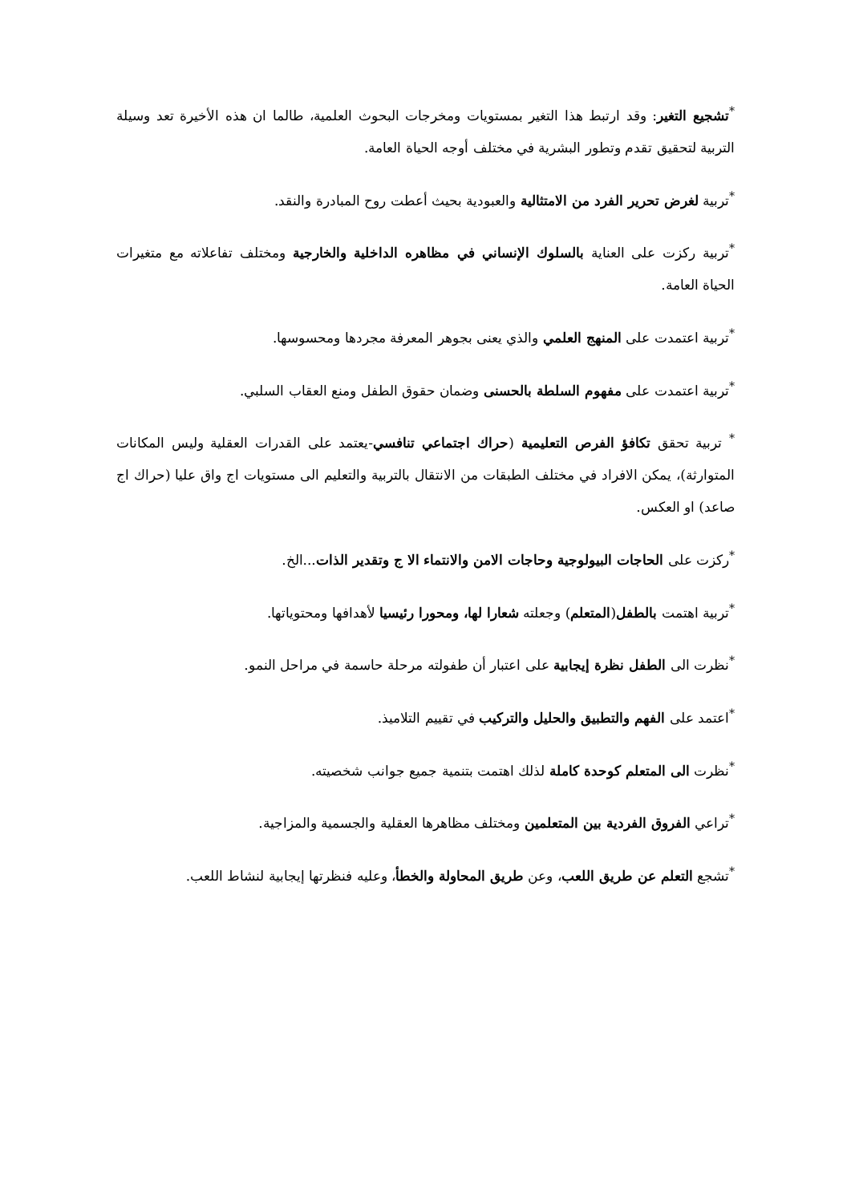<sup>*</sup> تشجيع التغير: وقد ارتبط هذا التغير بمستويات ومخرجات البحوث العلمية، طالما ان هذه الأخيرة تعد وسيلة التربية لتحقيق تقدم وتطور البشرية في مختلف أوجه الحياة العامة.
<sup>*</sup> تربية لغرض تحرير الفرد من الامتثالية والعبودية بحيث أعطت روح المبادرة والنقد.
<sup>*</sup> تربية ركزت على العناية بالسلوك الإنساني في مظاهره الداخلية والخارجية ومختلف تفاعلاته مع متغيرات الحياة العامة.
<sup>*</sup> تربية اعتمدت على المنهج العلمي والذي يعنى بجوهر المعرفة مجردها ومحسوسها.
<sup>*</sup> تربية اعتمدت على مفهوم السلطة بالحسنى وضمان حقوق الطفل ومنع العقاب السلبي.
<sup>*</sup> تربية تحقق تكافؤ الفرص التعليمية (حراك اجتماعي تنافسي-يعتمد على القدرات العقلية وليس المكانات المتوارثة)، يمكن الافراد في مختلف الطبقات من الانتقال بالتربية والتعليم الى مستويات اج واق عليا (حراك اج صاعد) او العكس.
<sup>*</sup> ركزت على الحاجات البيولوجية وحاجات الامن والانتماء الا ج وتقدير الذات...الخ.
<sup>*</sup> تربية اهتمت بالطفل(المتعلم) وجعلته شعارا لها، ومحورا رئيسيا لأهدافها ومحتوياتها.
<sup>*</sup> نظرت الى الطفل نظرة إيجابية على اعتبار أن طفولته مرحلة حاسمة في مراحل النمو.
<sup>*</sup> اعتمد على الفهم والتطبيق والحليل والتركيب في تقييم التلاميذ.
<sup>*</sup> نظرت الى المتعلم كوحدة كاملة لذلك اهتمت بتنمية جميع جوانب شخصيته.
<sup>*</sup> تراعي الفروق الفردية بين المتعلمين ومختلف مظاهرها العقلية والجسمية والمزاجية.
<sup>*</sup> تشجع التعلم عن طريق اللعب، وعن طريق المحاولة والخطأ، وعليه فنظرتها إيجابية لنشاط اللعب.